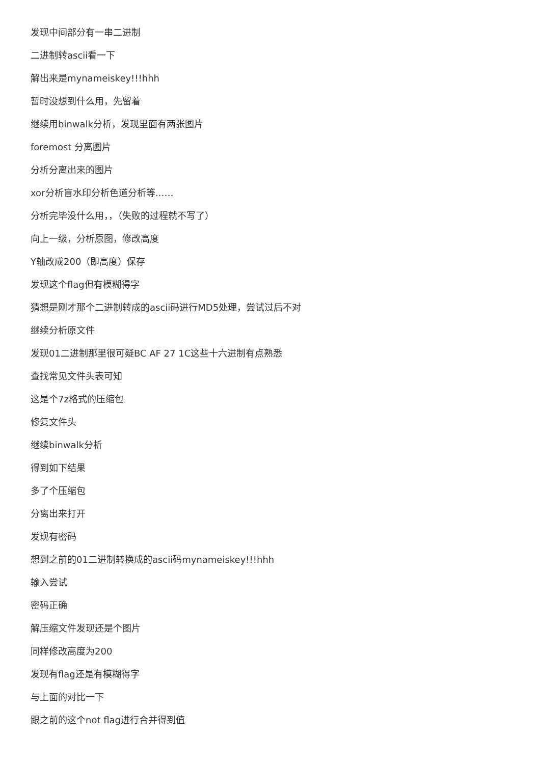发现中间部分有一串二进制
二进制转ascii看一下
解出来是mynameiskey!!!hhh
暂时没想到什么用，先留着
继续用binwalk分析，发现里面有两张图片
foremost 分离图片
分析分离出来的图片
xor分析盲水印分析色道分析等……
分析完毕没什么用，，（失败的过程就不写了）
向上一级，分析原图，修改高度
Y轴改成200（即高度）保存
发现这个flag但有模糊得字
猜想是刚才那个二进制转成的ascii码进行MD5处理，尝试过后不对
继续分析原文件
发现01二进制那里很可疑BC AF 27 1C这些十六进制有点熟悉
查找常见文件头表可知
这是个7z格式的压缩包
修复文件头
继续binwalk分析
得到如下结果
多了个压缩包
分离出来打开
发现有密码
想到之前的01二进制转换成的ascii码mynameiskey!!!hhh
输入尝试
密码正确
解压缩文件发现还是个图片
同样修改高度为200
发现有flag还是有模糊得字
与上面的对比一下
跟之前的这个not flag进行合并得到值